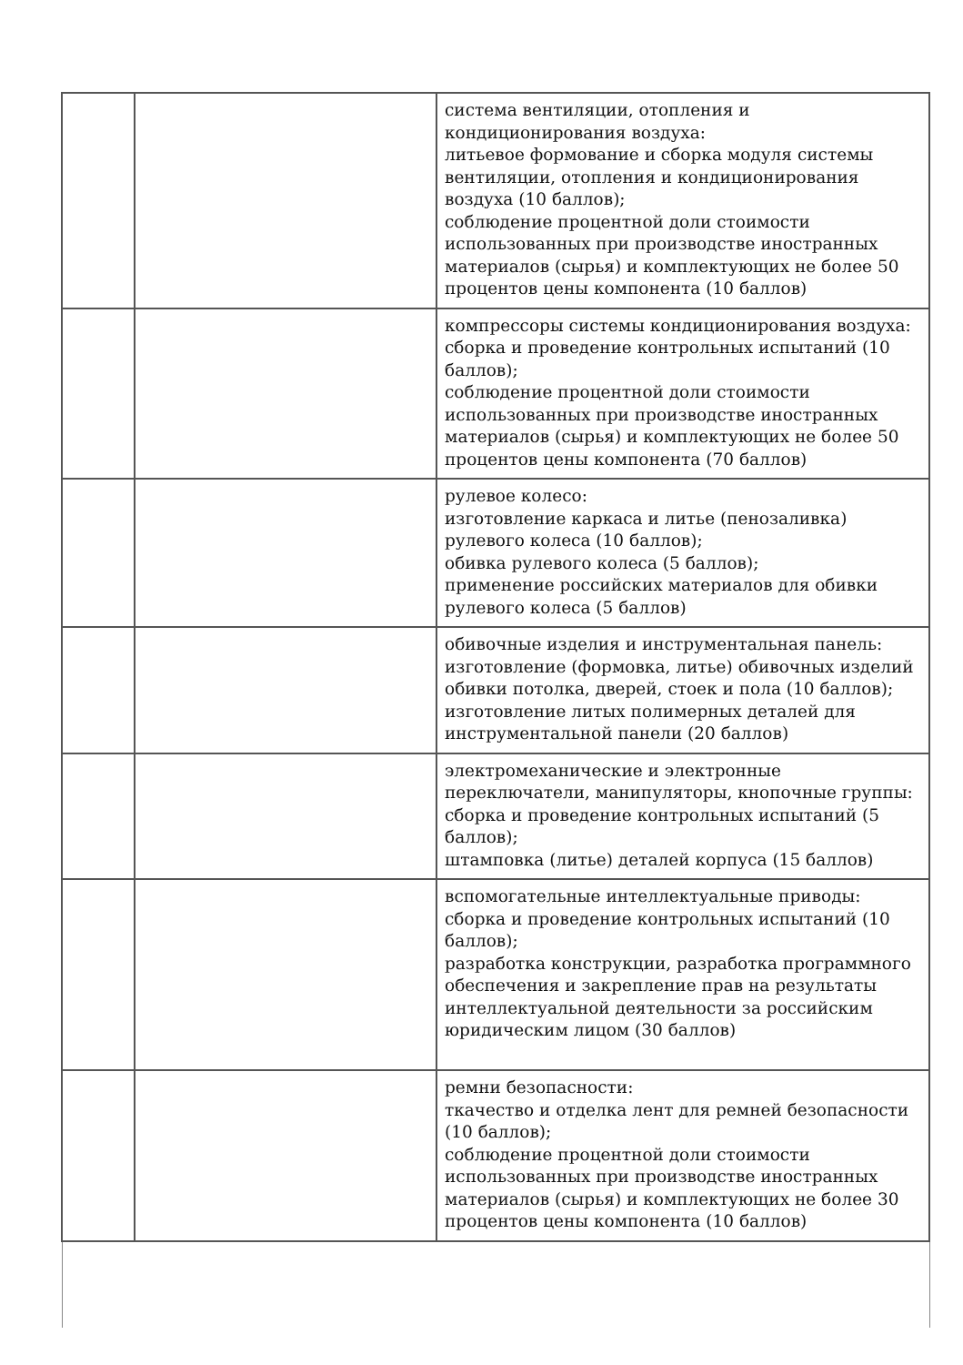| | | система вентиляции, отопления и кондиционирования воздуха: литьевое формование и сборка модуля системы вентиляции, отопления и кондиционирования воздуха (10 баллов); соблюдение процентной доли стоимости использованных при производстве иностранных материалов (сырья) и комплектующих не более 50 процентов цены компонента (10 баллов) |
| | | компрессоры системы кондиционирования воздуха: сборка и проведение контрольных испытаний (10 баллов); соблюдение процентной доли стоимости использованных при производстве иностранных материалов (сырья) и комплектующих не более 50 процентов цены компонента (70 баллов) |
| | | рулевое колесо: изготовление каркаса и литье (пенозаливка) рулевого колеса (10 баллов); обивка рулевого колеса (5 баллов); применение российских материалов для обивки рулевого колеса (5 баллов) |
| | | обивочные изделия и инструментальная панель: изготовление (формовка, литье) обивочных изделий обивки потолка, дверей, стоек и пола (10 баллов); изготовление литых полимерных деталей для инструментальной панели (20 баллов) |
| | | электромеханические и электронные переключатели, манипуляторы, кнопочные группы: сборка и проведение контрольных испытаний (5 баллов); штамповка (литье) деталей корпуса (15 баллов) |
| | | вспомогательные интеллектуальные приводы: сборка и проведение контрольных испытаний (10 баллов); разработка конструкции, разработка программного обеспечения и закрепление прав на результаты интеллектуальной деятельности за российским юридическим лицом (30 баллов) |
| | | ремни безопасности: ткачество и отделка лент для ремней безопасности (10 баллов); соблюдение процентной доли стоимости использованных при производстве иностранных материалов (сырья) и комплектующих не более 30 процентов цены компонента (10 баллов) |